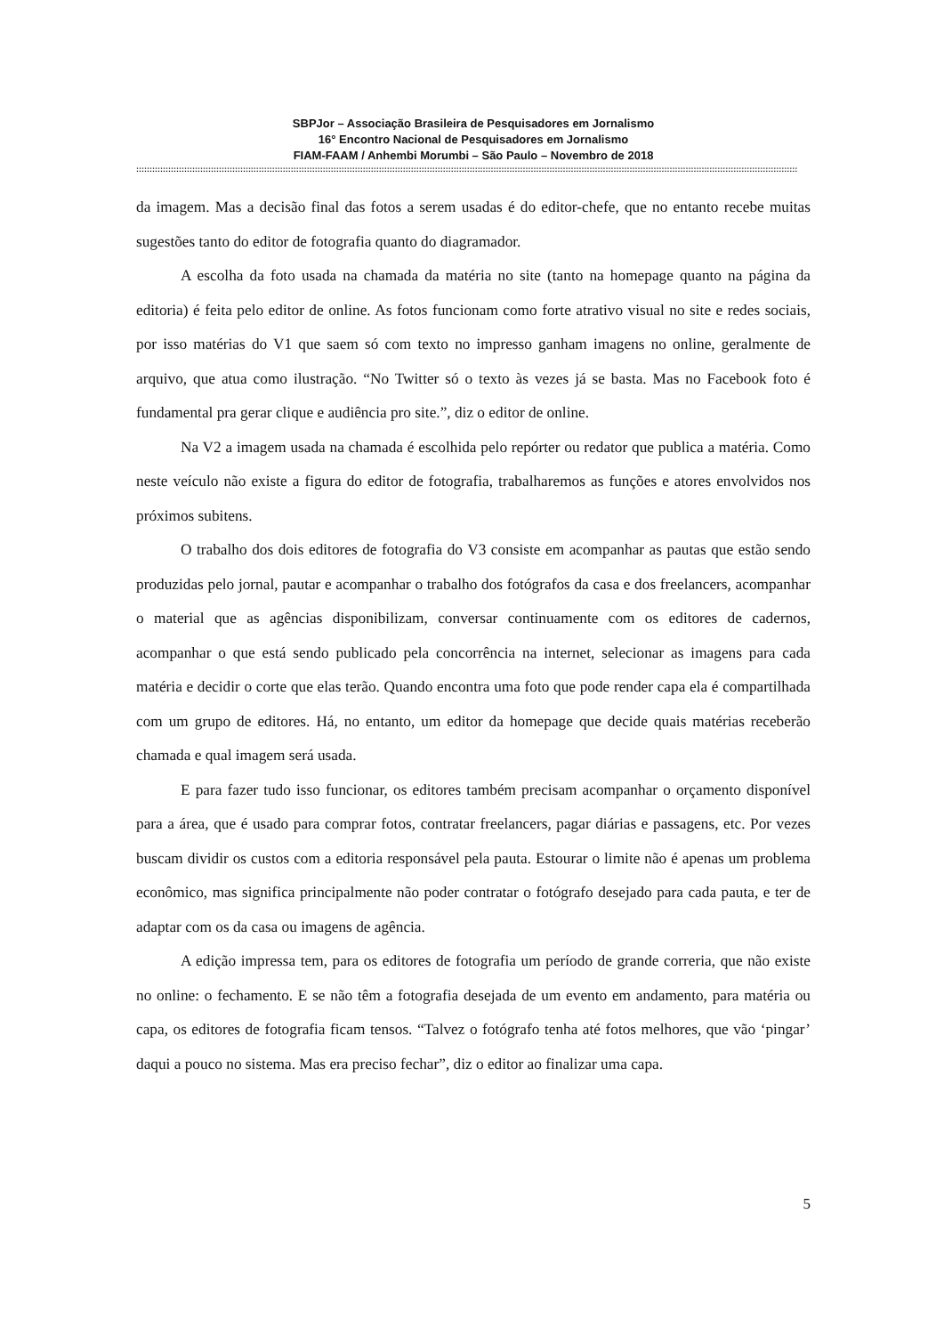SBPJor – Associação Brasileira de Pesquisadores em Jornalismo
16° Encontro Nacional de Pesquisadores em Jornalismo
FIAM-FAAM / Anhembi Morumbi – São Paulo – Novembro de 2018
::::::::::::::::::::::::::::::::::::::::::::::::::::::::::::::::::::::::::::::::::::::::::::::::::::::::::::::::::::::::::::::::::::::::::::::::::::::::::::::::::::::::::::::::::::::::::::::::::::::::::::::::::::::::::::::::::::::::::::::::::::::::
da imagem. Mas a decisão final das fotos a serem usadas é do editor-chefe, que no entanto recebe muitas sugestões tanto do editor de fotografia quanto do diagramador.
A escolha da foto usada na chamada da matéria no site (tanto na homepage quanto na página da editoria) é feita pelo editor de online. As fotos funcionam como forte atrativo visual no site e redes sociais, por isso matérias do V1 que saem só com texto no impresso ganham imagens no online, geralmente de arquivo, que atua como ilustração. “No Twitter só o texto às vezes já se basta. Mas no Facebook foto é fundamental pra gerar clique e audiência pro site.”, diz o editor de online.
Na V2 a imagem usada na chamada é escolhida pelo repórter ou redator que publica a matéria. Como neste veículo não existe a figura do editor de fotografia, trabalharemos as funções e atores envolvidos nos próximos subitens.
O trabalho dos dois editores de fotografia do V3 consiste em acompanhar as pautas que estão sendo produzidas pelo jornal, pautar e acompanhar o trabalho dos fotógrafos da casa e dos freelancers, acompanhar o material que as agências disponibilizam, conversar continuamente com os editores de cadernos, acompanhar o que está sendo publicado pela concorrência na internet, selecionar as imagens para cada matéria e decidir o corte que elas terão. Quando encontra uma foto que pode render capa ela é compartilhada com um grupo de editores. Há, no entanto, um editor da homepage que decide quais matérias receberão chamada e qual imagem será usada.
E para fazer tudo isso funcionar, os editores também precisam acompanhar o orçamento disponível para a área, que é usado para comprar fotos, contratar freelancers, pagar diárias e passagens, etc. Por vezes buscam dividir os custos com a editoria responsável pela pauta. Estourar o limite não é apenas um problema econômico, mas significa principalmente não poder contratar o fotógrafo desejado para cada pauta, e ter de adaptar com os da casa ou imagens de agência.
A edição impressa tem, para os editores de fotografia um período de grande correria, que não existe no online: o fechamento. E se não têm a fotografia desejada de um evento em andamento, para matéria ou capa, os editores de fotografia ficam tensos. “Talvez o fotógrafo tenha até fotos melhores, que vão ‘pingar’ daqui a pouco no sistema. Mas era preciso fechar”, diz o editor ao finalizar uma capa.
5